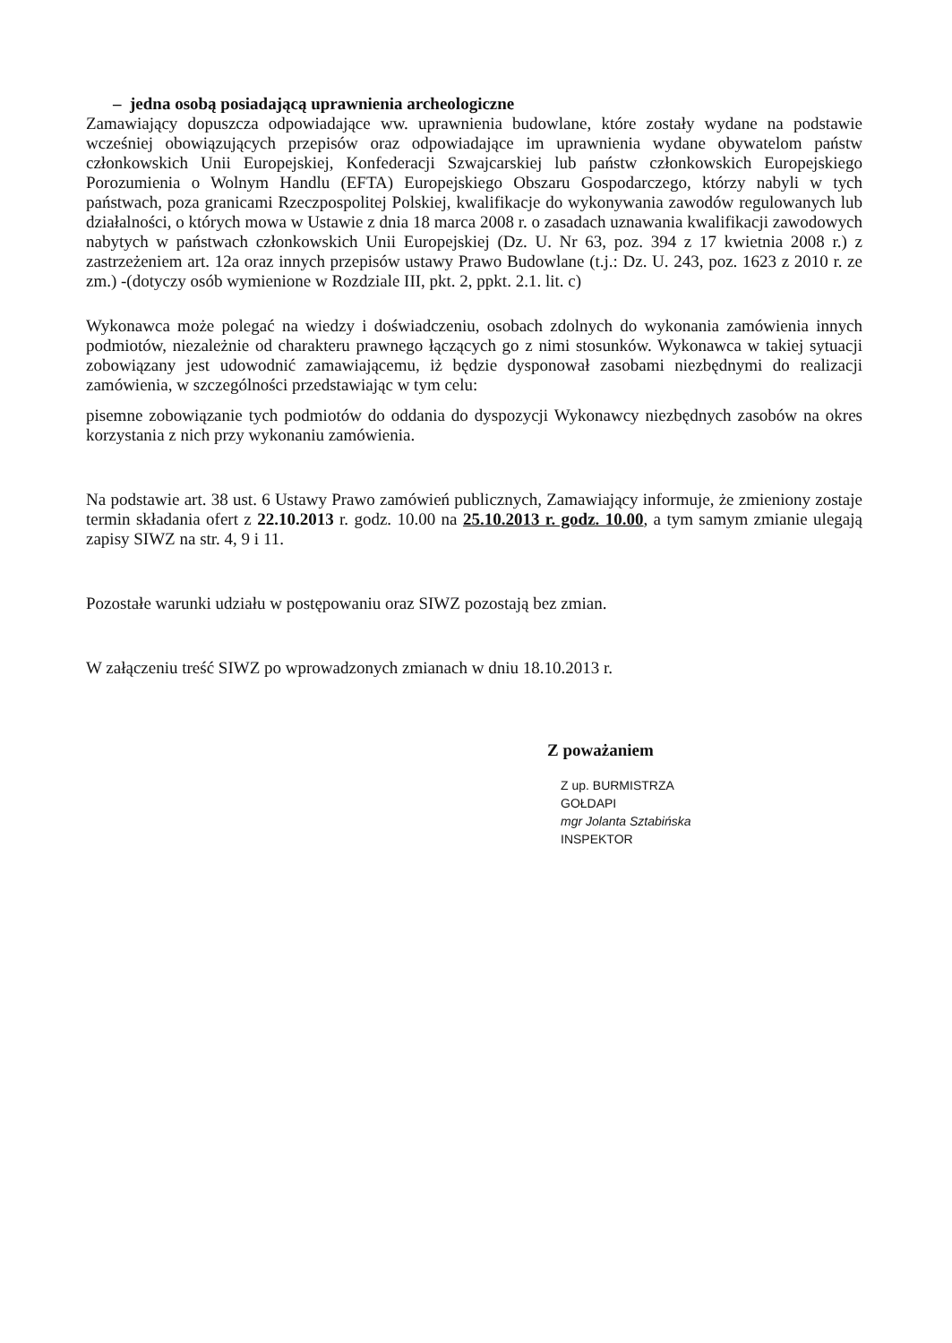– jedna osobą posiadającą uprawnienia archeologiczne
Zamawiający dopuszcza odpowiadające ww. uprawnienia budowlane, które zostały wydane na podstawie wcześniej obowiązujących przepisów oraz odpowiadające im uprawnienia wydane obywatelom państw członkowskich Unii Europejskiej, Konfederacji Szwajcarskiej lub państw członkowskich Europejskiego Porozumienia o Wolnym Handlu (EFTA) Europejskiego Obszaru Gospodarczego, którzy nabyli w tych państwach, poza granicami Rzeczpospolitej Polskiej, kwalifikacje do wykonywania zawodów regulowanych lub działalności, o których mowa w Ustawie z dnia 18 marca 2008 r. o zasadach uznawania kwalifikacji zawodowych nabytych w państwach członkowskich Unii Europejskiej (Dz. U. Nr 63, poz. 394 z 17 kwietnia 2008 r.) z zastrzeżeniem art. 12a oraz innych przepisów ustawy Prawo Budowlane (t.j.: Dz. U. 243, poz. 1623 z 2010 r. ze zm.) -(dotyczy osób wymienione w Rozdziale III, pkt. 2, ppkt. 2.1. lit. c)
Wykonawca może polegać na wiedzy i doświadczeniu, osobach zdolnych do wykonania zamówienia innych podmiotów, niezależnie od charakteru prawnego łączących go z nimi stosunków. Wykonawca w takiej sytuacji zobowiązany jest udowodnić zamawiającemu, iż będzie dysponował zasobami niezbędnymi do realizacji zamówienia, w szczególności przedstawiając w tym celu:
pisemne zobowiązanie tych podmiotów do oddania do dyspozycji Wykonawcy niezbędnych zasobów na okres korzystania z nich przy wykonaniu zamówienia.
Na podstawie art. 38 ust. 6 Ustawy Prawo zamówień publicznych, Zamawiający informuje, że zmieniony zostaje termin składania ofert z 22.10.2013 r. godz. 10.00 na 25.10.2013 r. godz. 10.00, a tym samym zmianie ulegają zapisy SIWZ na str. 4, 9 i 11.
Pozostałe warunki udziału w postępowaniu oraz SIWZ pozostają bez zmian.
W załączeniu treść SIWZ po wprowadzonych zmianach w dniu 18.10.2013 r.
Z poważaniem
Z up. BURMISTRZA
GOŁDAPI
mgr Jolanta Sztabińska
INSPEKTOR